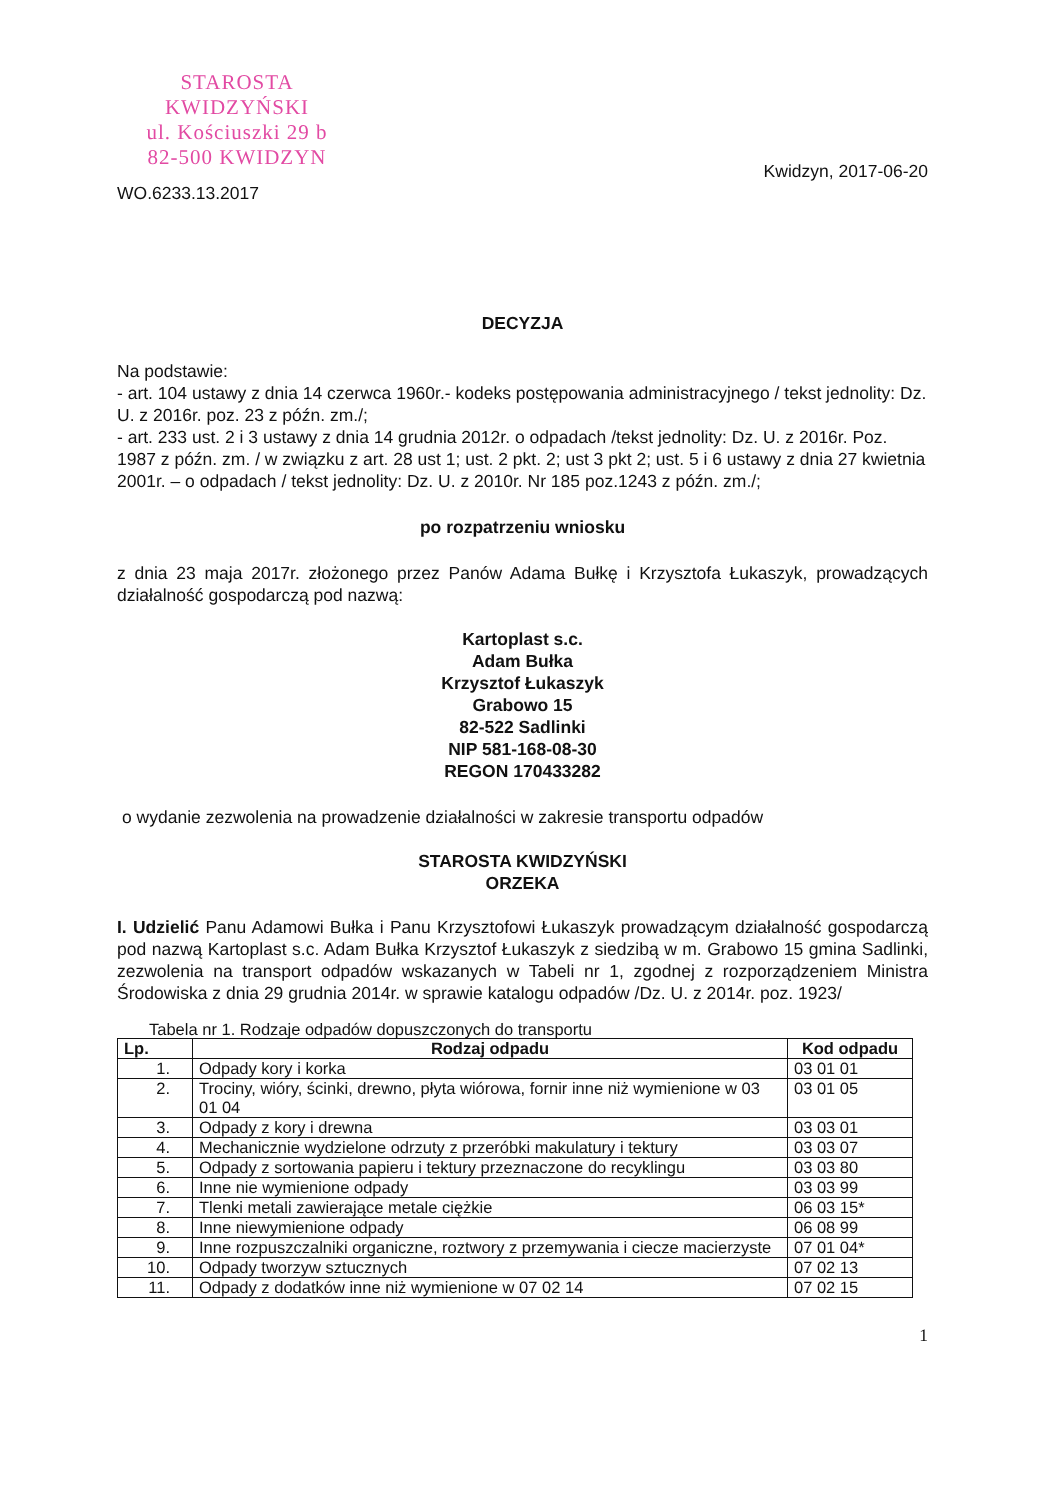STAROSTA KWIDZYŃSKI
ul. Kościuszki 29 b
82-500 KWIDZYN
WO.6233.13.2017
Kwidzyn, 2017-06-20
DECYZJA
Na podstawie:
- art. 104 ustawy z dnia 14 czerwca 1960r.- kodeks postępowania administracyjnego / tekst jednolity: Dz. U. z 2016r. poz. 23 z późn. zm./;
- art. 233 ust. 2 i 3 ustawy z dnia 14 grudnia 2012r. o odpadach /tekst jednolity: Dz. U. z 2016r. Poz. 1987 z późn. zm. / w związku z art. 28 ust 1; ust. 2 pkt. 2; ust 3 pkt 2; ust. 5 i 6 ustawy z dnia 27 kwietnia 2001r. – o odpadach / tekst jednolity: Dz. U. z 2010r. Nr 185 poz.1243 z późn. zm./;
po rozpatrzeniu wniosku
z dnia 23 maja 2017r. złożonego przez Panów Adama Bułkę i Krzysztofa Łukaszyk, prowadzących działalność gospodarczą pod nazwą:
Kartoplast s.c.
Adam Bułka
Krzysztof Łukaszyk
Grabowo 15
82-522 Sadlinki
NIP 581-168-08-30
REGON 170433282
o wydanie zezwolenia na prowadzenie działalności w zakresie transportu odpadów
STAROSTA KWIDZYŃSKI
ORZEKA
I. Udzielić Panu Adamowi Bułka i Panu Krzysztofowi Łukaszyk prowadzącym działalność gospodarczą pod nazwą Kartoplast s.c. Adam Bułka Krzysztof Łukaszyk z siedzibą w m. Grabowo 15 gmina Sadlinki, zezwolenia na transport odpadów wskazanych w Tabeli nr 1, zgodnej z rozporządzeniem Ministra Środowiska z dnia 29 grudnia 2014r. w sprawie katalogu odpadów /Dz. U. z 2014r. poz. 1923/
Tabela nr 1. Rodzaje odpadów dopuszczonych do transportu
| Lp. | Rodzaj odpadu | Kod odpadu |
| --- | --- | --- |
| 1. | Odpady kory i korka | 03 01 01 |
| 2. | Trociny, wióry, ścinki, drewno, płyta wiórowa, fornir inne niż wymienione w 03 01 04 | 03 01 05 |
| 3. | Odpady z kory i drewna | 03 03 01 |
| 4. | Mechanicznie wydzielone odrzuty z przeróbki makulatury i tektury | 03 03 07 |
| 5. | Odpady z sortowania papieru i tektury przeznaczone do recyklingu | 03 03 80 |
| 6. | Inne nie wymienione odpady | 03 03 99 |
| 7. | Tlenki metali zawierające metale ciężkie | 06 03 15* |
| 8. | Inne niewymienione odpady | 06 08 99 |
| 9. | Inne rozpuszczalniki organiczne, roztwory z przemywania i ciecze macierzyste | 07 01 04* |
| 10. | Odpady tworzyw sztucznych | 07 02 13 |
| 11. | Odpady z dodatków inne niż wymienione w 07 02 14 | 07 02 15 |
1